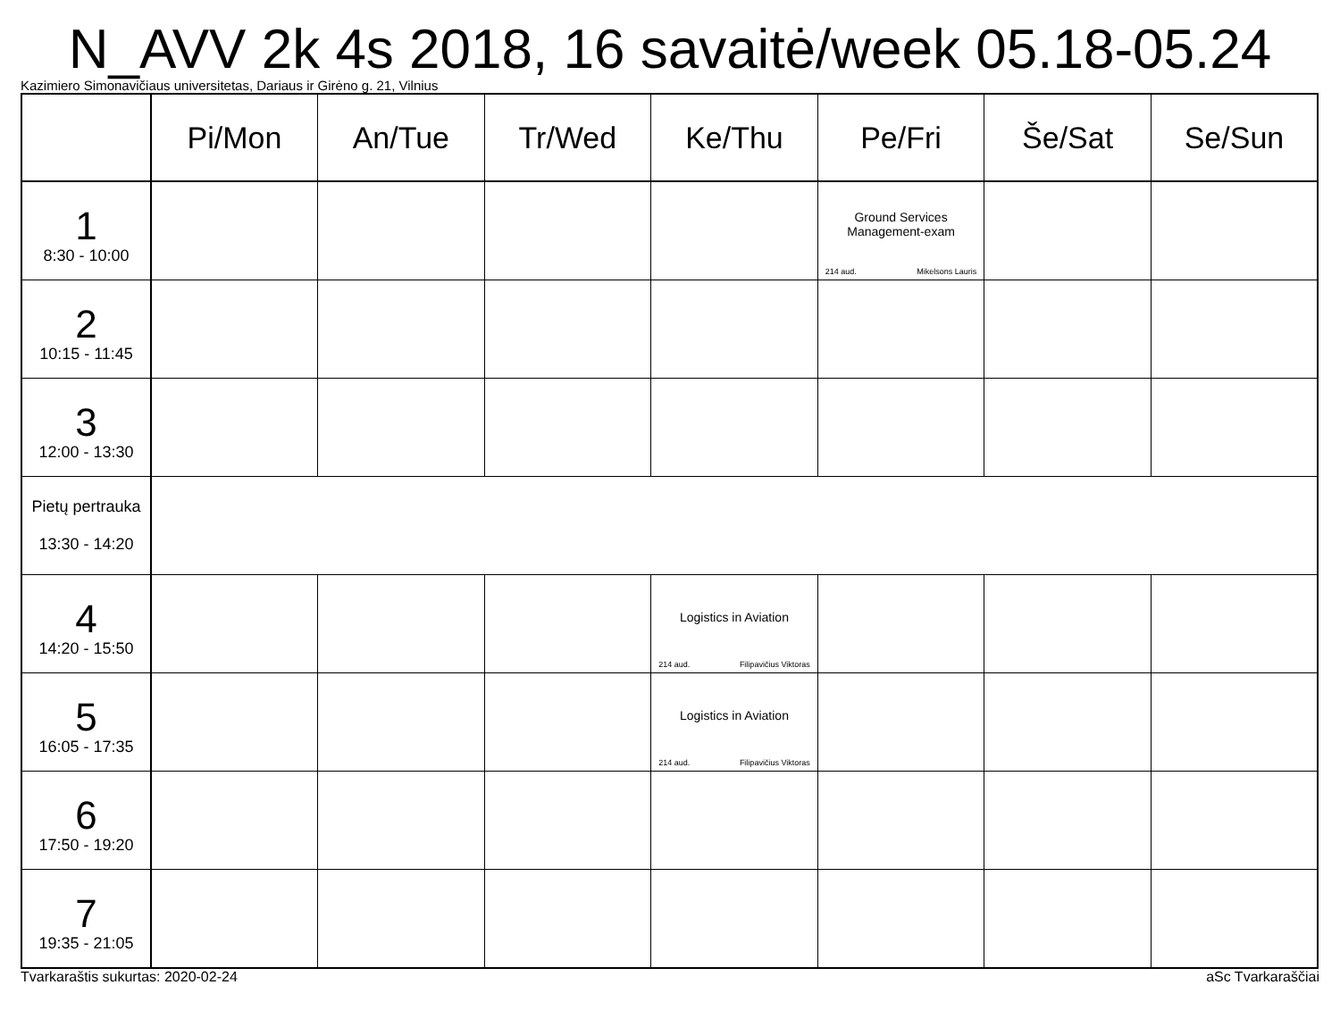N_AVV 2k 4s 2018, 16 savaitė/week 05.18-05.24
Kazimiero Simonavičiaus universitetas, Dariaus ir Girėno g. 21, Vilnius
| | Pi/Mon | An/Tue | Tr/Wed | Ke/Thu | Pe/Fri | Še/Sat | Se/Sun |
| --- | --- | --- | --- | --- | --- | --- | --- |
| 1 8:30 - 10:00 | | | | | Ground Services Management-exam 214 aud. Mikelsons Lauris | | |
| 2 10:15 - 11:45 | | | | | | | |
| 3 12:00 - 13:30 | | | | | | | |
| Pietų pertrauka 13:30 - 14:20 | | | | | | | |
| 4 14:20 - 15:50 | | | | Logistics in Aviation 214 aud. Filipavičius Viktoras | | | |
| 5 16:05 - 17:35 | | | | Logistics in Aviation 214 aud. Filipavičius Viktoras | | | |
| 6 17:50 - 19:20 | | | | | | | |
| 7 19:35 - 21:05 | | | | | | | |
Tvarkaraštis sukurtas: 2020-02-24 aSc Tvarkaraščiai